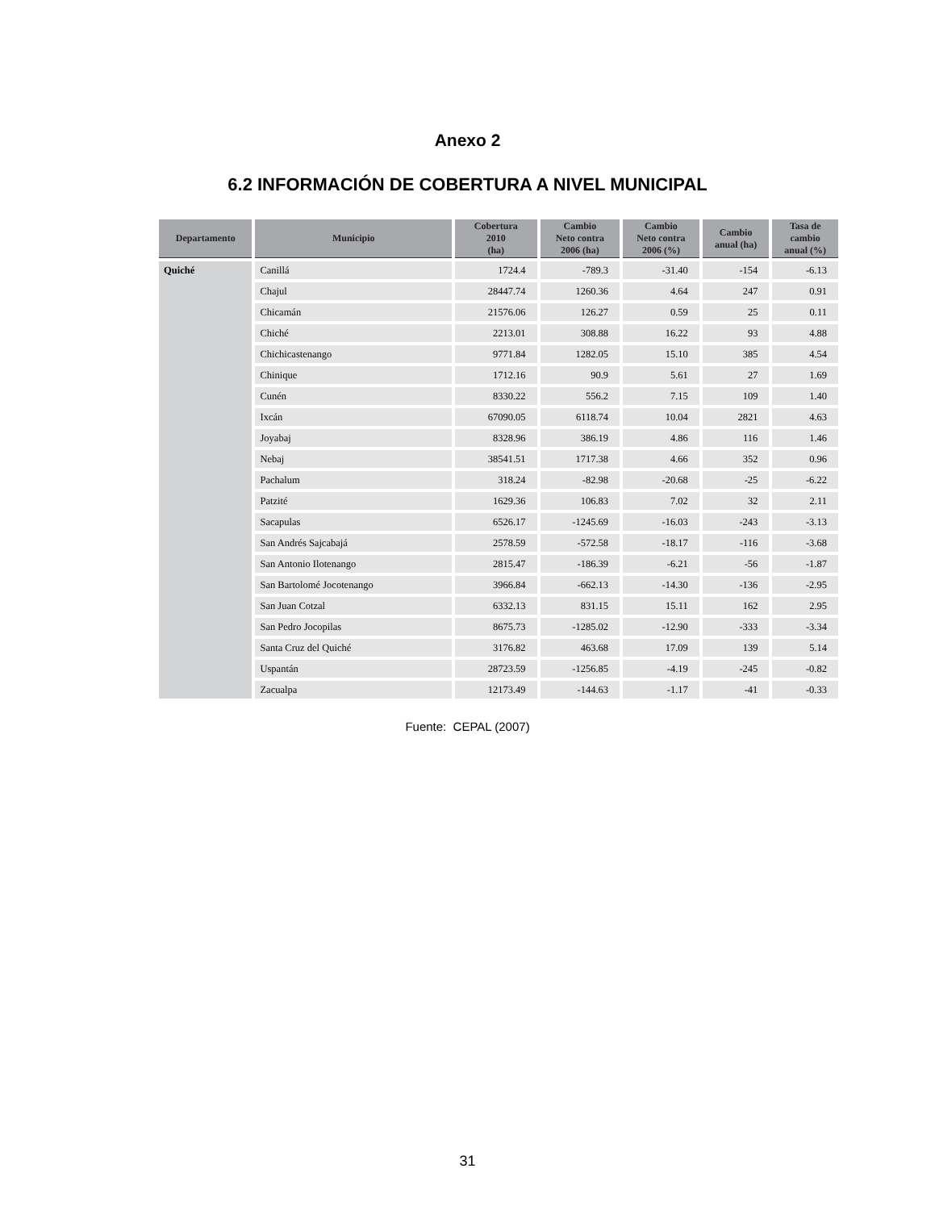Anexo 2
6.2 INFORMACIÓN DE COBERTURA A NIVEL MUNICIPAL
| Departamento | Municipio | Cobertura 2010 (ha) | Cambio Neto contra 2006 (ha) | Cambio Neto contra 2006 (%) | Cambio anual (ha) | Tasa de cambio anual (%) |
| --- | --- | --- | --- | --- | --- | --- |
| Quiché | Canillá | 1724.4 | -789.3 | -31.40 | -154 | -6.13 |
| | Chajul | 28447.74 | 1260.36 | 4.64 | 247 | 0.91 |
| | Chicamán | 21576.06 | 126.27 | 0.59 | 25 | 0.11 |
| | Chiché | 2213.01 | 308.88 | 16.22 | 93 | 4.88 |
| | Chichicastenango | 9771.84 | 1282.05 | 15.10 | 385 | 4.54 |
| | Chinique | 1712.16 | 90.9 | 5.61 | 27 | 1.69 |
| | Cunén | 8330.22 | 556.2 | 7.15 | 109 | 1.40 |
| | Ixcán | 67090.05 | 6118.74 | 10.04 | 2821 | 4.63 |
| | Joyabaj | 8328.96 | 386.19 | 4.86 | 116 | 1.46 |
| | Nebaj | 38541.51 | 1717.38 | 4.66 | 352 | 0.96 |
| | Pachalum | 318.24 | -82.98 | -20.68 | -25 | -6.22 |
| | Patzité | 1629.36 | 106.83 | 7.02 | 32 | 2.11 |
| | Sacapulas | 6526.17 | -1245.69 | -16.03 | -243 | -3.13 |
| | San Andrés Sajcabajá | 2578.59 | -572.58 | -18.17 | -116 | -3.68 |
| | San Antonio Ilotenango | 2815.47 | -186.39 | -6.21 | -56 | -1.87 |
| | San Bartolomé Jocotenango | 3966.84 | -662.13 | -14.30 | -136 | -2.95 |
| | San Juan Cotzal | 6332.13 | 831.15 | 15.11 | 162 | 2.95 |
| | San Pedro Jocopilas | 8675.73 | -1285.02 | -12.90 | -333 | -3.34 |
| | Santa Cruz del Quiché | 3176.82 | 463.68 | 17.09 | 139 | 5.14 |
| | Uspantán | 28723.59 | -1256.85 | -4.19 | -245 | -0.82 |
| | Zacualpa | 12173.49 | -144.63 | -1.17 | -41 | -0.33 |
Fuente: CEPAL (2007)
31